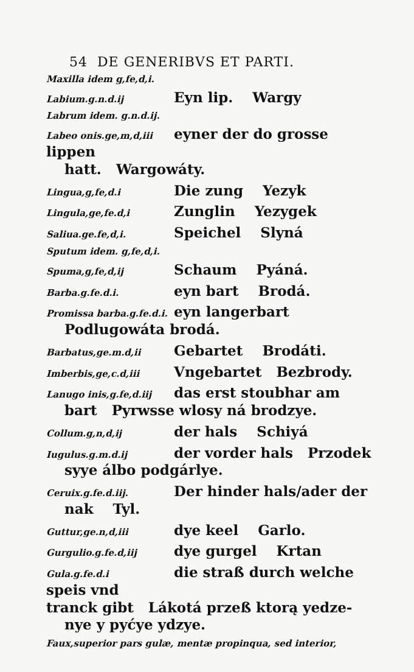54 DE GENERIBVS ET PARTI.
Maxilla idem g,fe,d,i.
Labium.g.n.d.ij Eyn lip. Wargy
Labrum idem. g.n.d.ij.
Labeo onis.ge,m,d,iii eyner der do grosse lippen
hatt. Wargowáty.
Lingua,g,fe,d.i Die zung Yezyk
Lingula,ge,fe.d,i Zunglin Yezygek
Saliua.ge.fe,d,i. Speichel Slyná
Sputum idem. g,fe,d,i.
Spuma,g,fe,d,ij Schaum Pyáná.
Barba.g.fe.d.i. eyn bart Brodá.
Promissa barba.g.fe.d.i. eyn langerbart
Podlugowáta brodá.
Barbatus,ge.m.d,ii Gebartet Brodáti.
Imberbis,ge,c.d,iii Vngebartet Bezbrody.
Lanugo inis,g.fe,d.iij das erst stoubhar am
bart Pyrwsse wlosy ná brodzye.
Collum.g,n,d,ij der hals Schiyá
Iugulus.g.m.d.ij der vorder hals Przodek
syye álbo podgárlye.
Ceruix.g.fe.d.iij. Der hinder hals/ader der
nak Tyl.
Guttur,ge.n,d,iii dye keel Garlo.
Gurgulio.g.fe.d,iij dye gurgel Krtan
Gula.g.fe.d.i die straß durch welche speis vnd
tranck gibt Lákotá przeß ktorą yedze-
nye y pyćye ydzye.
Faux,superior pars gulæ, mentæ propinqua, sed interior,